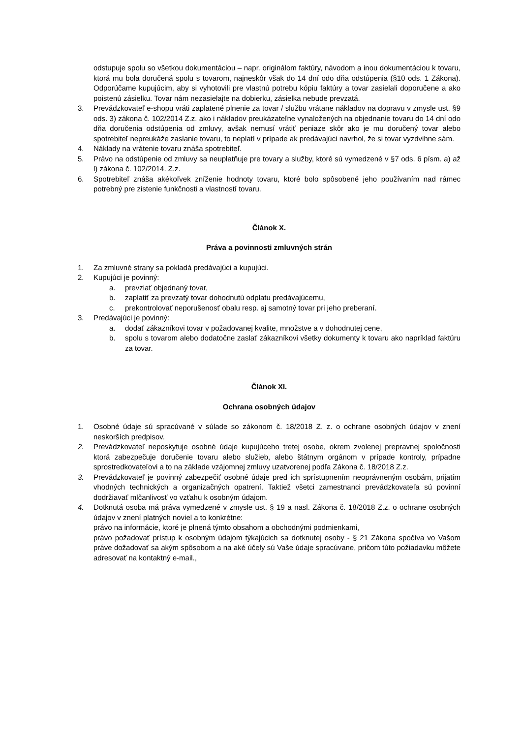odstupuje spolu so všetkou dokumentáciou – napr. originálom faktúry, návodom a inou dokumentáciou k tovaru, ktorá mu bola doručená spolu s tovarom, najneskôr však do 14 dní odo dňa odstúpenia (§10 ods. 1 Zákona). Odporúčame kupujúcim, aby si vyhotovili pre vlastnú potrebu kópiu faktúry a tovar zasielali doporučene a ako poistenú zásielku. Tovar nám nezasielajte na dobierku, zásielka nebude prevzatá.
3. Prevádzkovateľ e-shopu vráti zaplatené plnenie za tovar / službu vrátane nákladov na dopravu v zmysle ust. §9 ods. 3) zákona č. 102/2014 Z.z. ako i nákladov preukázateľne vynaložených na objednanie tovaru do 14 dní odo dňa doručenia odstúpenia od zmluvy, avšak nemusí vrátiť peniaze skôr ako je mu doručený tovar alebo spotrebiteľ nepreukáže zaslanie tovaru, to neplatí v prípade ak predávajúci navrhol, že si tovar vyzdvihne sám.
4. Náklady na vrátenie tovaru znáša spotrebiteľ.
5. Právo na odstúpenie od zmluvy sa neuplatňuje pre tovary a služby, ktoré sú vymedzené v §7 ods. 6 písm. a) až l) zákona č. 102/2014. Z.z.
6. Spotrebiteľ znáša akékoľvek zníženie hodnoty tovaru, ktoré bolo spôsobené jeho používaním nad rámec potrebný pre zistenie funkčnosti a vlastností tovaru.
Článok X.
Práva a povinnosti zmluvných strán
1. Za zmluvné strany sa pokladá predávajúci a kupujúci.
2. Kupujúci je povinný:
a. prevziať objednaný tovar,
b. zaplatiť za prevzatý tovar dohodnutú odplatu predávajúcemu,
c. prekontrolovať neporušenosť obalu resp. aj samotný tovar pri jeho preberaní.
3. Predávajúci je povinný:
a. dodať zákazníkovi tovar v požadovanej kvalite, množstve a v dohodnutej cene,
b. spolu s tovarom alebo dodatočne zaslať zákazníkovi všetky dokumenty k tovaru ako napríklad faktúru za tovar.
Článok XI.
Ochrana osobných údajov
1. Osobné údaje sú spracúvané v súlade so zákonom č. 18/2018 Z. z. o ochrane osobných údajov v znení neskorších predpisov.
2. Prevádzkovateľ neposkytuje osobné údaje kupujúceho tretej osobe, okrem zvolenej prepravnej spoločnosti ktorá zabezpečuje doručenie tovaru alebo služieb, alebo štátnym orgánom v prípade kontroly, prípadne sprostredkovateľovi a to na základe vzájomnej zmluvy uzatvorenej podľa Zákona č. 18/2018 Z.z.
3. Prevádzkovateľ je povinný zabezpečiť osobné údaje pred ich sprístupnením neoprávneným osobám, prijatím vhodných technických a organizačných opatrení. Taktiež všetci zamestnanci prevádzkovateľa sú povinní dodržiavať mlčanlivosť vo vzťahu k osobným údajom.
4. Dotknutá osoba má práva vymedzené v zmysle ust. § 19 a nasl. Zákona č. 18/2018 Z.z. o ochrane osobných údajov v znení platných noviel a to konkrétne:
právo na informácie, ktoré je plnená týmto obsahom a obchodnými podmienkami,
právo požadovať prístup k osobným údajom týkajúcich sa dotknutej osoby - § 21 Zákona spočíva vo Vašom práve dožadovať sa akým spôsobom a na aké účely sú Vaše údaje spracúvane, pričom túto požiadavku môžete adresovať na kontaktný e-mail.,